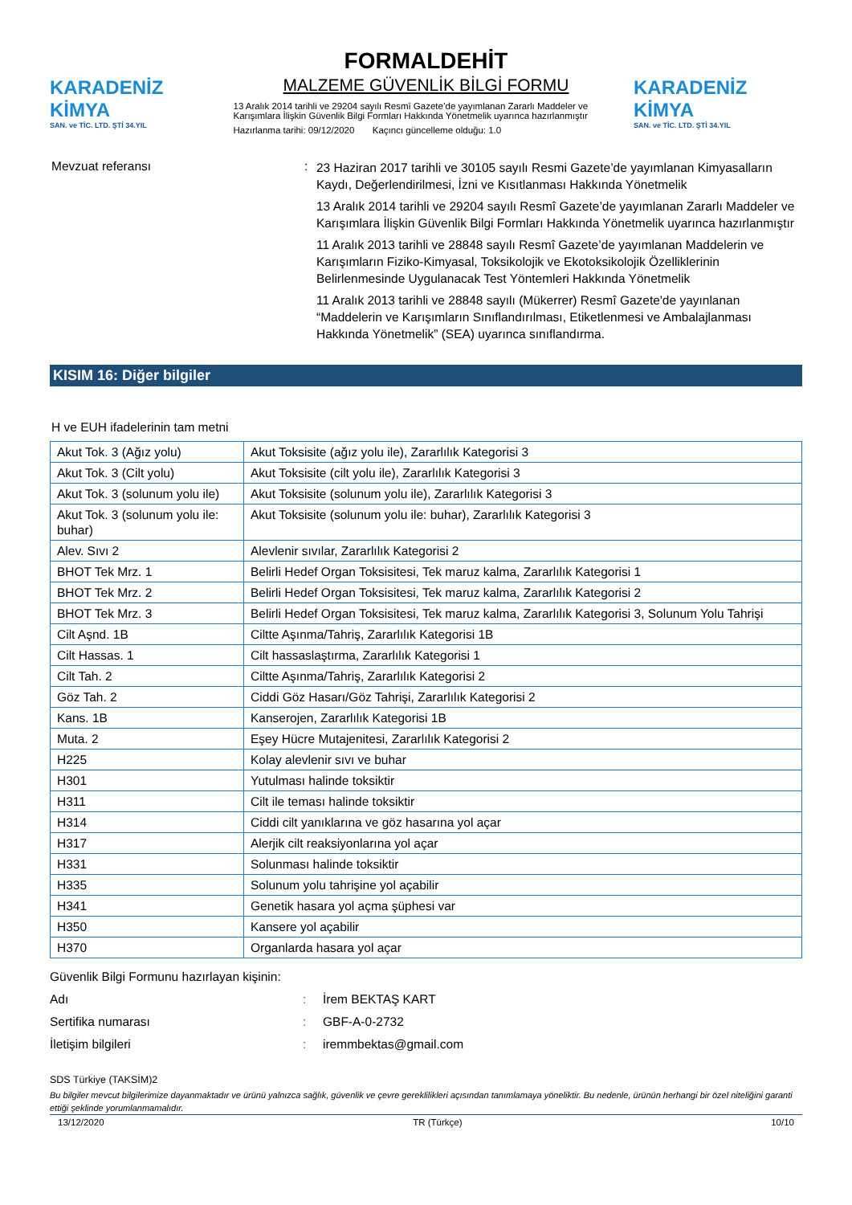KARADENİZ KİMYA
SAN. ve TİC. LTD. ŞTİ 34.YIL
FORMALDEHİT
MALZEME GÜVENLİK BİLGİ FORMU
13 Aralık 2014 tarihli ve 29204 sayılı Resmî Gazete’de yayımlanan Zararlı Maddeler ve Karışımlara İlişkin Güvenlik Bilgi Formları Hakkında Yönetmelik uyarınca hazırlanmıştır
Hazırlanma tarihi: 09/12/2020 Kaçıncı güncelleme olduğu: 1.0
KARADENİZ KİMYA
SAN. ve TİC. LTD. ŞTİ 34.YIL
Mevzuat referansı :
23 Haziran 2017 tarihli ve 30105 sayılı Resmi Gazete’de yayımlanan Kimyasalların Kaydı, Değerlendirilmesi, İzni ve Kısıtlanması Hakkında Yönetmelik
13 Aralık 2014 tarihli ve 29204 sayılı Resmî Gazete’de yayımlanan Zararlı Maddeler ve Karışımlara İlişkin Güvenlik Bilgi Formları Hakkında Yönetmelik uyarınca hazırlanmıştır
11 Aralık 2013 tarihli ve 28848 sayılı Resmî Gazete’de yayımlanan Maddelerin ve Karışımların Fiziko-Kimyasal, Toksikolojik ve Ekotoksikolojik Özelliklerinin Belirlenmesinde Uygulanacak Test Yöntemleri Hakkında Yönetmelik
11 Aralık 2013 tarihli ve 28848 sayılı (Mükerrer) Resmî Gazete'de yayınlanan “Maddelerin ve Karışımların Sınıflandırılması, Etiketlenmesi ve Ambalajlanması Hakkında Yönetmelik” (SEA) uyarınca sınıflandırma.
KISIM 16: Diğer bilgiler
H ve EUH ifadelerinin tam metni
| Akut Tok. 3 (Ağız yolu) | Akut Toksisite (ağız yolu ile), Zararlılık Kategorisi 3 |
| Akut Tok. 3 (Cilt yolu) | Akut Toksisite (cilt yolu ile), Zararlılık Kategorisi 3 |
| Akut Tok. 3 (solunum yolu ile) | Akut Toksisite (solunum yolu ile), Zararlılık Kategorisi 3 |
| Akut Tok. 3 (solunum yolu ile: buhar) | Akut Toksisite (solunum yolu ile: buhar), Zararlılık Kategorisi 3 |
| Alev. Sıvı 2 | Alevlenir sıvılar, Zararlılık Kategorisi 2 |
| BHOT Tek Mrz. 1 | Belirli Hedef Organ Toksisitesi, Tek maruz kalma, Zararlılık Kategorisi 1 |
| BHOT Tek Mrz. 2 | Belirli Hedef Organ Toksisitesi, Tek maruz kalma, Zararlılık Kategorisi 2 |
| BHOT Tek Mrz. 3 | Belirli Hedef Organ Toksisitesi, Tek maruz kalma, Zararlılık Kategorisi 3, Solunum Yolu Tahrişi |
| Cilt Aşnd. 1B | Ciltte Aşınma/Tahriş, Zararlılık Kategorisi 1B |
| Cilt Hassas. 1 | Cilt hassaslaştırma, Zararlılık Kategorisi 1 |
| Cilt Tah. 2 | Ciltte Aşınma/Tahriş, Zararlılık Kategorisi 2 |
| Göz Tah. 2 | Ciddi Göz Hasarı/Göz Tahrişi, Zararlılık Kategorisi 2 |
| Kans. 1B | Kanserojen, Zararlılık Kategorisi 1B |
| Muta. 2 | Eşey Hücre Mutajenitesi, Zararlılık Kategorisi 2 |
| H225 | Kolay alevlenir sıvı ve buhar |
| H301 | Yutulması halinde toksiktir |
| H311 | Cilt ile teması halinde toksiktir |
| H314 | Ciddi cilt yanıklarına ve göz hasarına yol açar |
| H317 | Alerjik cilt reaksiyonlarına yol açar |
| H331 | Solunması halinde toksiktir |
| H335 | Solunum yolu tahrişine yol açabilir |
| H341 | Genetik hasara yol açma şüphesi var |
| H350 | Kansere yol açabilir |
| H370 | Organlarda hasara yol açar |
Güvenlik Bilgi Formunu hazırlayan kişinin:
Adı : İrem BEKTAŞ KART
Sertifika numarası : GBF-A-0-2732
İletişim bilgileri : iremmbektas@gmail.com
SDS Türkiye (TAKSİM)2
Bu bilgiler mevcut bilgilerimize dayanmaktadır ve ürünü yalnızca sağlık, güvenlik ve çevre gereklilikleri açısından tanımlamaya yöneliktir. Bu nedenle, ürünün herhangi bir özel niteliğini garanti ettiği şeklinde yorumlanmamalıdır.
13/12/2020 TR (Türkçe) 10/10